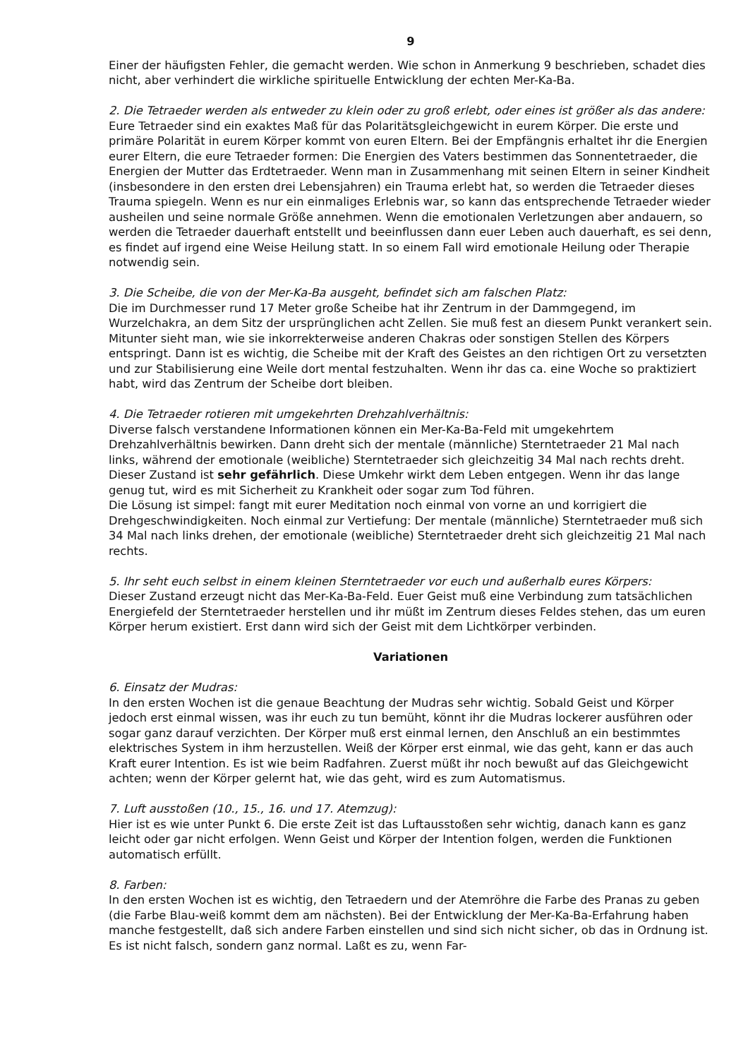9
Einer der häufigsten Fehler, die gemacht werden. Wie schon in Anmerkung 9 beschrieben, schadet dies nicht, aber verhindert die wirkliche spirituelle Entwicklung der echten Mer-Ka-Ba.
2. Die Tetraeder werden als entweder zu klein oder zu groß erlebt, oder eines ist größer als das andere:
Eure Tetraeder sind ein exaktes Maß für das Polaritätsgleichgewicht in eurem Körper. Die erste und primäre Polarität in eurem Körper kommt von euren Eltern. Bei der Empfängnis erhaltet ihr die Energien eurer Eltern, die eure Tetraeder formen: Die Energien des Vaters bestimmen das Sonnentetraeder, die Energien der Mutter das Erdtetraeder. Wenn man in Zusammenhang mit seinen Eltern in seiner Kindheit (insbesondere in den ersten drei Lebensjahren) ein Trauma erlebt hat, so werden die Tetraeder dieses Trauma spiegeln. Wenn es nur ein einmaliges Erlebnis war, so kann das entsprechende Tetraeder wieder ausheilen und seine normale Größe annehmen. Wenn die emotionalen Verletzungen aber andauern, so werden die Tetraeder dauerhaft entstellt und beeinflussen dann euer Leben auch dauerhaft, es sei denn, es findet auf irgend eine Weise Heilung statt. In so einem Fall wird emotionale Heilung oder Therapie notwendig sein.
3. Die Scheibe, die von der Mer-Ka-Ba ausgeht, befindet sich am falschen Platz:
Die im Durchmesser rund 17 Meter große Scheibe hat ihr Zentrum in der Dammgegend, im Wurzelchakra, an dem Sitz der ursprünglichen acht Zellen. Sie muß fest an diesem Punkt verankert sein. Mitunter sieht man, wie sie inkorrekterweise anderen Chakras oder sonstigen Stellen des Körpers entspringt. Dann ist es wichtig, die Scheibe mit der Kraft des Geistes an den richtigen Ort zu versetzten und zur Stabilisierung eine Weile dort mental festzuhalten. Wenn ihr das ca. eine Woche so praktiziert habt, wird das Zentrum der Scheibe dort bleiben.
4. Die Tetraeder rotieren mit umgekehrten Drehzahlverhältnis:
Diverse falsch verstandene Informationen können ein Mer-Ka-Ba-Feld mit umgekehrtem Drehzahlverhältnis bewirken. Dann dreht sich der mentale (männliche) Sterntetraeder 21 Mal nach links, während der emotionale (weibliche) Sterntetraeder sich gleichzeitig 34 Mal nach rechts dreht. Dieser Zustand ist sehr gefährlich. Diese Umkehr wirkt dem Leben entgegen. Wenn ihr das lange genug tut, wird es mit Sicherheit zu Krankheit oder sogar zum Tod führen.
Die Lösung ist simpel: fangt mit eurer Meditation noch einmal von vorne an und korrigiert die Drehgeschwindigkeiten. Noch einmal zur Vertiefung: Der mentale (männliche) Sterntetraeder muß sich 34 Mal nach links drehen, der emotionale (weibliche) Sterntetraeder dreht sich gleichzeitig 21 Mal nach rechts.
5. Ihr seht euch selbst in einem kleinen Sterntetraeder vor euch und außerhalb eures Körpers:
Dieser Zustand erzeugt nicht das Mer-Ka-Ba-Feld. Euer Geist muß eine Verbindung zum tatsächlichen Energiefeld der Sterntetraeder herstellen und ihr müßt im Zentrum dieses Feldes stehen, das um euren Körper herum existiert. Erst dann wird sich der Geist mit dem Lichtkörper verbinden.
Variationen
6. Einsatz der Mudras:
In den ersten Wochen ist die genaue Beachtung der Mudras sehr wichtig. Sobald Geist und Körper jedoch erst einmal wissen, was ihr euch zu tun bemüht, könnt ihr die Mudras lockerer ausführen oder sogar ganz darauf verzichten. Der Körper muß erst einmal lernen, den Anschluß an ein bestimmtes elektrisches System in ihm herzustellen. Weiß der Körper erst einmal, wie das geht, kann er das auch Kraft eurer Intention. Es ist wie beim Radfahren. Zuerst müßt ihr noch bewußt auf das Gleichgewicht achten; wenn der Körper gelernt hat, wie das geht, wird es zum Automatismus.
7. Luft ausstoßen (10., 15., 16. und 17. Atemzug):
Hier ist es wie unter Punkt 6. Die erste Zeit ist das Luftausstoßen sehr wichtig, danach kann es ganz leicht oder gar nicht erfolgen. Wenn Geist und Körper der Intention folgen, werden die Funktionen automatisch erfüllt.
8. Farben:
In den ersten Wochen ist es wichtig, den Tetraedern und der Atemröhre die Farbe des Pranas zu geben (die Farbe Blau-weiß kommt dem am nächsten). Bei der Entwicklung der Mer-Ka-Ba-Erfahrung haben manche festgestellt, daß sich andere Farben einstellen und sind sich nicht sicher, ob das in Ordnung ist. Es ist nicht falsch, sondern ganz normal. Laßt es zu, wenn Far-